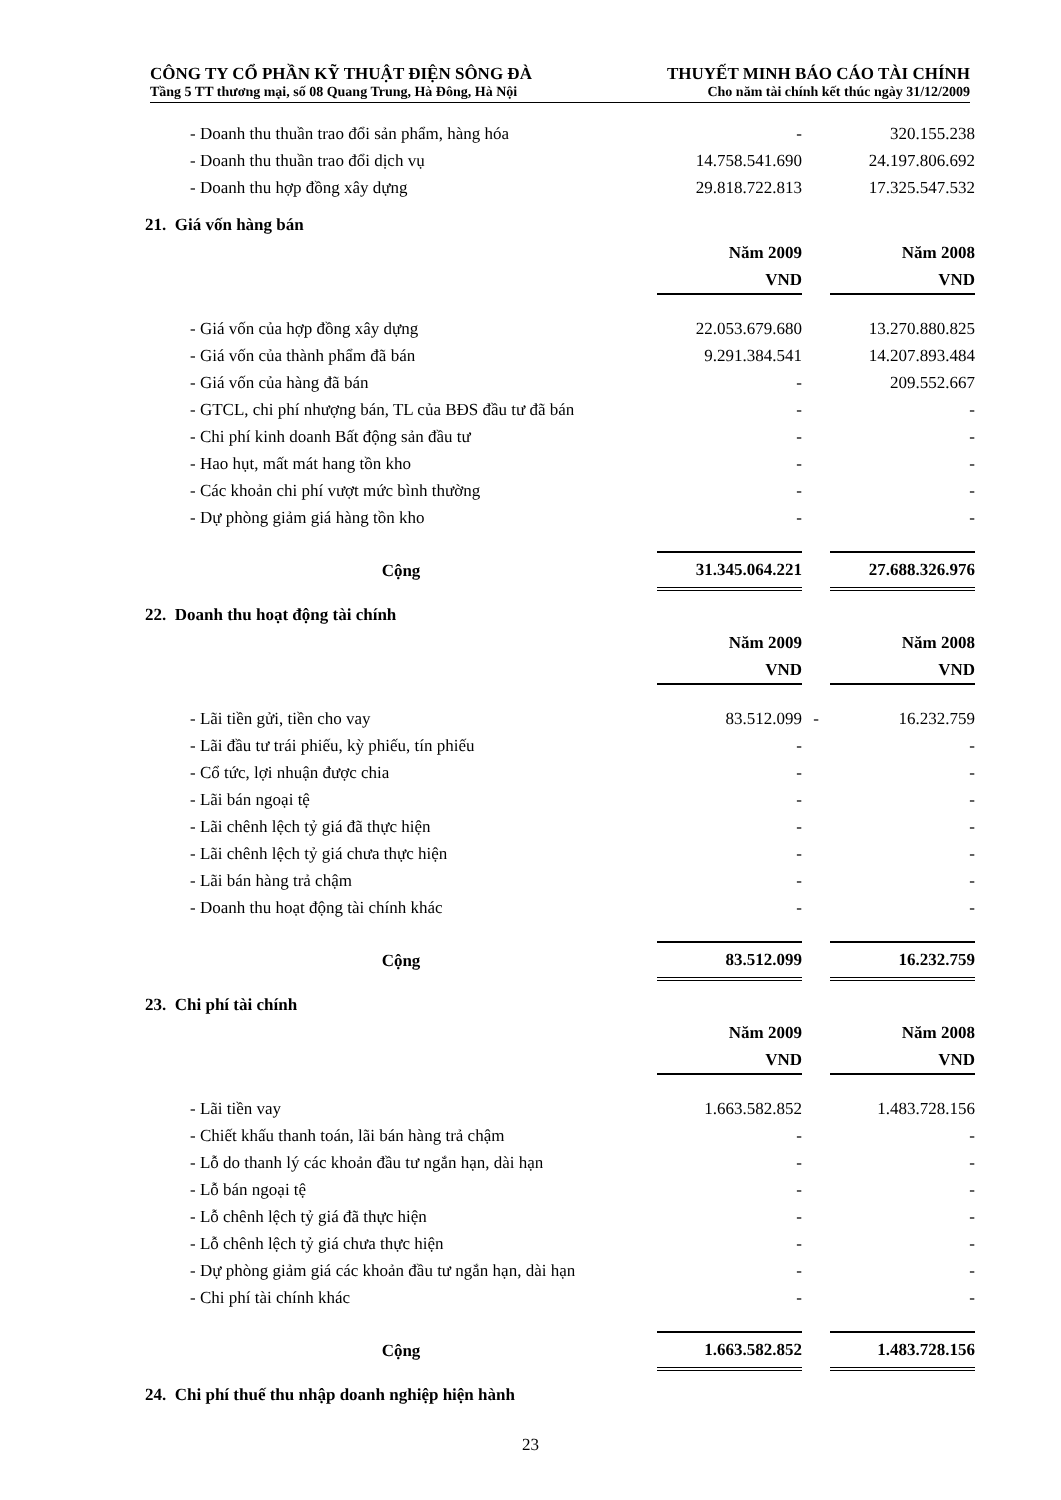CÔNG TY CỔ PHẦN KỸ THUẬT ĐIỆN SÔNG ĐÀ THUYẾT MINH BÁO CÁO TÀI CHÍNH
Tầng 5 TT thương mại, số 08 Quang Trung, Hà Đông, Hà Nội Cho năm tài chính kết thúc ngày 31/12/2009
| - Doanh thu thuần trao đổi sản phẩm, hàng hóa | - | | 320.155.238 |
| - Doanh thu thuần trao đổi dịch vụ | 14.758.541.690 | | 24.197.806.692 |
| - Doanh thu hợp đồng xây dựng | 29.818.722.813 | | 17.325.547.532 |
21. Giá vốn hàng bán
| | Năm 2009 | | Năm 2008 |
| --- | --- | --- | --- |
| | VND | | VND |
| - Giá vốn của hợp đồng xây dựng | 22.053.679.680 | | 13.270.880.825 |
| - Giá vốn của thành phẩm đã bán | 9.291.384.541 | | 14.207.893.484 |
| - Giá vốn của hàng đã bán | - | | 209.552.667 |
| - GTCL, chi phí nhượng bán, TL của BĐS đầu tư đã bán | - | | - |
| - Chi phí kinh doanh Bất động sản đầu tư | - | | - |
| - Hao hụt, mất mát hang tồn kho | - | | - |
| - Các khoản chi phí vượt mức bình thường | - | | - |
| - Dự phòng giảm giá hàng tồn kho | - | | - |
| Cộng | 31.345.064.221 | | 27.688.326.976 |
22. Doanh thu hoạt động tài chính
| | Năm 2009 | | Năm 2008 |
| --- | --- | --- | --- |
| | VND | | VND |
| - Lãi tiền gửi, tiền cho vay | 83.512.099 | - | 16.232.759 |
| - Lãi đầu tư trái phiếu, kỳ phiếu, tín phiếu | - | | - |
| - Cổ tức, lợi nhuận được chia | - | | - |
| - Lãi bán ngoại tệ | - | | - |
| - Lãi chênh lệch tỷ giá đã thực hiện | - | | - |
| - Lãi chênh lệch tỷ giá chưa thực hiện | - | | - |
| - Lãi bán hàng trả chậm | - | | - |
| - Doanh thu hoạt động tài chính khác | - | | - |
| Cộng | 83.512.099 | | 16.232.759 |
23. Chi phí tài chính
| | Năm 2009 | | Năm 2008 |
| --- | --- | --- | --- |
| | VND | | VND |
| - Lãi tiền vay | 1.663.582.852 | | 1.483.728.156 |
| - Chiết khấu thanh toán, lãi bán hàng trả chậm | - | | - |
| - Lỗ do thanh lý các khoản đầu tư ngắn hạn, dài hạn | - | | - |
| - Lỗ bán ngoại tệ | - | | - |
| - Lỗ chênh lệch tỷ giá đã thực hiện | - | | - |
| - Lỗ chênh lệch tỷ giá chưa thực hiện | - | | - |
| - Dự phòng giảm giá các khoản đầu tư ngắn hạn, dài hạn | - | | - |
| - Chi phí tài chính khác | - | | - |
| Cộng | 1.663.582.852 | | 1.483.728.156 |
24. Chi phí thuế thu nhập doanh nghiệp hiện hành
23